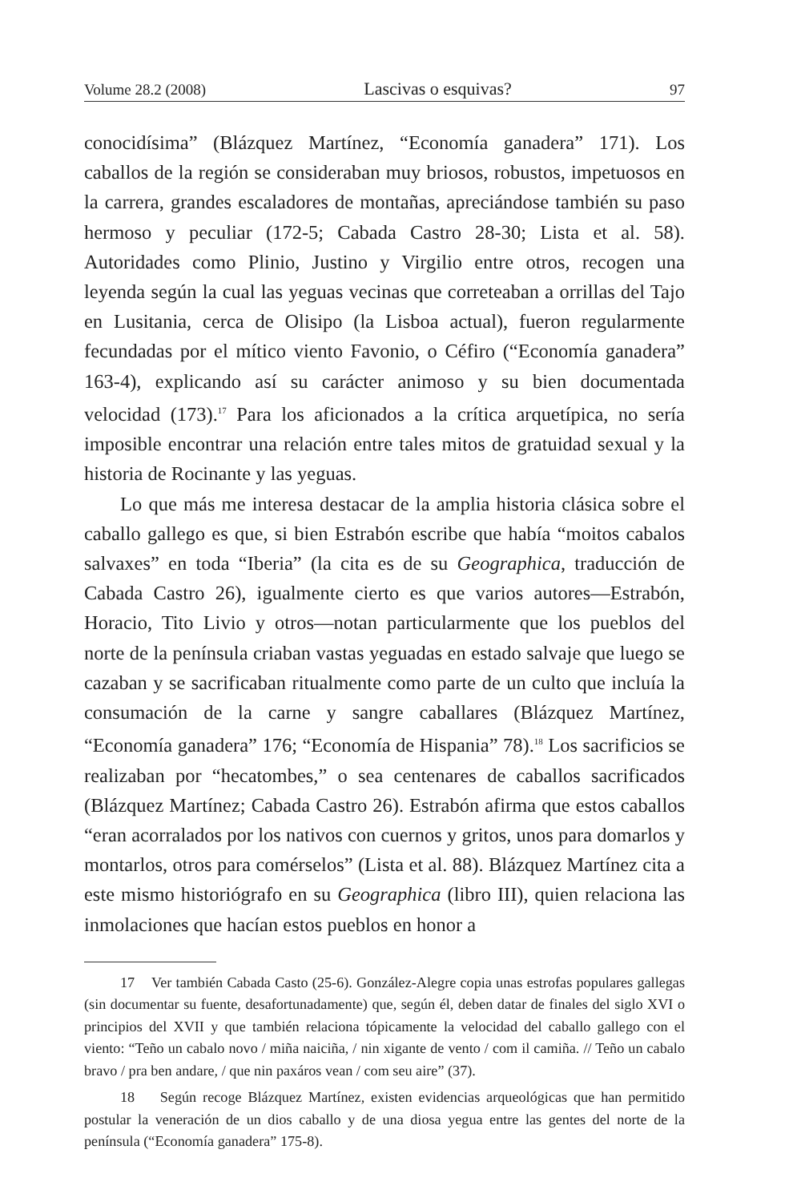Volume 28.2 (2008) Lascivas o esquivas? 97
conocidísima” (Blázquez Martínez, “Economía ganadera” 171). Los caballos de la región se consideraban muy briosos, robustos, impetuosos en la carrera, grandes escaladores de montañas, apreciándose también su paso hermoso y peculiar (172-5; Cabada Castro 28-30; Lista et al. 58). Autoridades como Plinio, Justino y Virgilio entre otros, recogen una leyenda según la cual las yeguas vecinas que correteaban a orrillas del Tajo en Lusitania, cerca de Olisipo (la Lisboa actual), fueron regularmente fecundadas por el mítico viento Favonio, o Céfiro (“Economía ganadera” 163-4), explicando así su carácter animoso y su bien documentada velocidad (173).<sup>17</sup> Para los aficionados a la crítica arquetípica, no sería imposible encontrar una relación entre tales mitos de gratuidad sexual y la historia de Rocinante y las yeguas.
Lo que más me interesa destacar de la amplia historia clásica sobre el caballo gallego es que, si bien Estrabón escribe que había “moitos cabalos salvaxes” en toda “Iberia” (la cita es de su Geographica, traducción de Cabada Castro 26), igualmente cierto es que varios autores—Estrabón, Horacio, Tito Livio y otros—notan particularmente que los pueblos del norte de la península criaban vastas yeguadas en estado salvaje que luego se cazaban y se sacrificaban ritualmente como parte de un culto que incluía la consumación de la carne y sangre caballares (Blázquez Martínez, “Economía ganadera” 176; “Economía de Hispania” 78).<sup>18</sup> Los sacrificios se realizaban por “hecatombes,” o sea centenares de caballos sacrificados (Blázquez Martínez; Cabada Castro 26). Estrabón afirma que estos caballos “eran acorralados por los nativos con cuernos y gritos, unos para domarlos y montarlos, otros para comérselos” (Lista et al. 88). Blázquez Martínez cita a este mismo historiógrafo en su Geographica (libro III), quien relaciona las inmolaciones que hacían estos pueblos en honor a
17 Ver también Cabada Casto (25-6). González-Alegre copia unas estrofas populares gallegas (sin documentar su fuente, desafortunadamente) que, según él, deben datar de finales del siglo XVI o principios del XVII y que también relaciona tópicamente la velocidad del caballo gallego con el viento: “Teño un cabalo novo / miña naiciña, / nin xigante de vento / com il camiña. // Teño un cabalo bravo / pra ben andare, / que nin paxáros vean / com seu aire” (37).
18 Según recoge Blázquez Martínez, existen evidencias arqueológicas que han permitido postular la veneración de un dios caballo y de una diosa yegua entre las gentes del norte de la península (“Economía ganadera” 175-8).